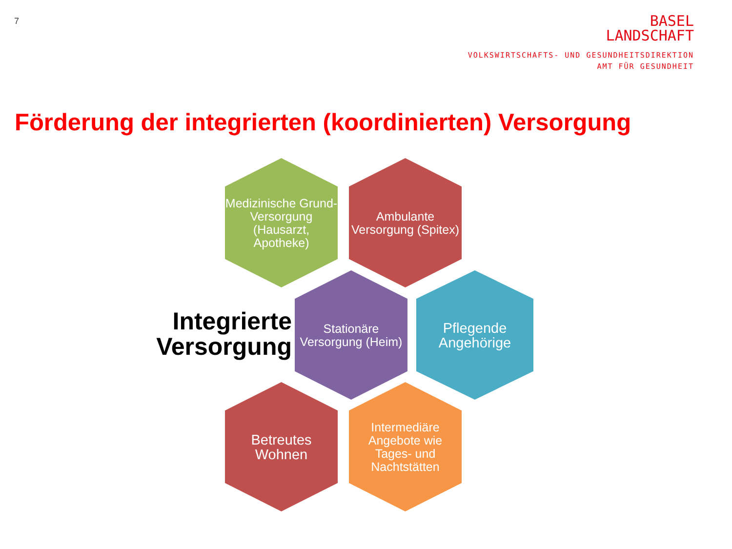7
BASEL
LANDSCHAFT
VOLKSWIRTSCHAFTS- UND GESUNDHEITSDIREKTION
AMT FÜR GESUNDHEIT
Förderung der integrierten (koordinierten) Versorgung
Medizinische Grund-
Versorgung
(Hausarzt, Apotheke)
Ambulante Versorgung (Spitex)
Integrierte Versorgung
Stationäre Versorgung (Heim)
Pflegende Angehörige
Betreutes Wohnen
Intermediäre Angebote wie Tages- und Nachtstätten